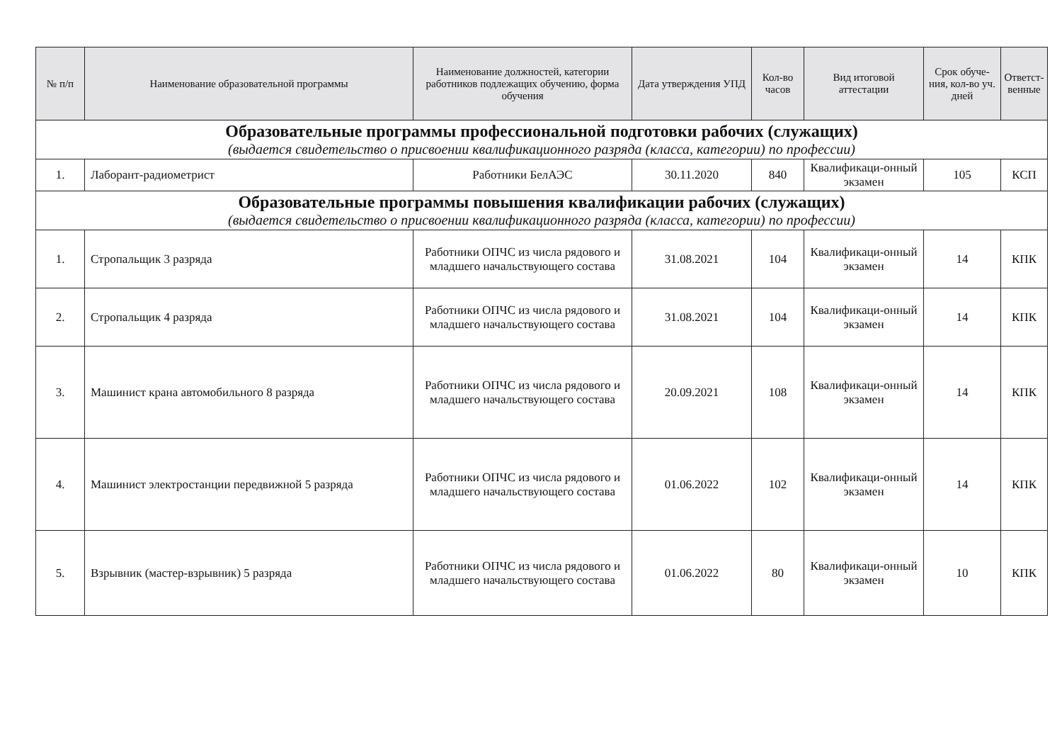| № п/п | Наименование образовательной программы | Наименование должностей, категории работников подлежащих обучению, форма обучения | Дата утверждения УПД | Кол-во часов | Вид итоговой аттестации | Срок обуче-ния, кол-во уч. дней | Ответст-венные |
| --- | --- | --- | --- | --- | --- | --- | --- |
| Образовательные программы профессиональной подготовки рабочих (служащих) (выдается свидетельство о присвоении квалификационного разряда (класса, категории) по профессии) | | | | | | | |
| 1. | Лаборант-радиометрист | Работники БелАЭС | 30.11.2020 | 840 | Квалификаци-онный экзамен | 105 | КСП |
| Образовательные программы повышения квалификации рабочих (служащих) (выдается свидетельство о присвоении квалификационного разряда (класса, категории) по профессии) | | | | | | | |
| 1. | Стропальщик 3 разряда | Работники ОПЧС из числа рядового и младшего начальствующего состава | 31.08.2021 | 104 | Квалификаци-онный экзамен | 14 | КПК |
| 2. | Стропальщик 4 разряда | Работники ОПЧС из числа рядового и младшего начальствующего состава | 31.08.2021 | 104 | Квалификаци-онный экзамен | 14 | КПК |
| 3. | Машинист крана автомобильного 8 разряда | Работники ОПЧС из числа рядового и младшего начальствующего состава | 20.09.2021 | 108 | Квалификаци-онный экзамен | 14 | КПК |
| 4. | Машинист электростанции передвижной 5 разряда | Работники ОПЧС из числа рядового и младшего начальствующего состава | 01.06.2022 | 102 | Квалификаци-онный экзамен | 14 | КПК |
| 5. | Взрывник (мастер-взрывник) 5 разряда | Работники ОПЧС из числа рядового и младшего начальствующего состава | 01.06.2022 | 80 | Квалификаци-онный экзамен | 10 | КПК |